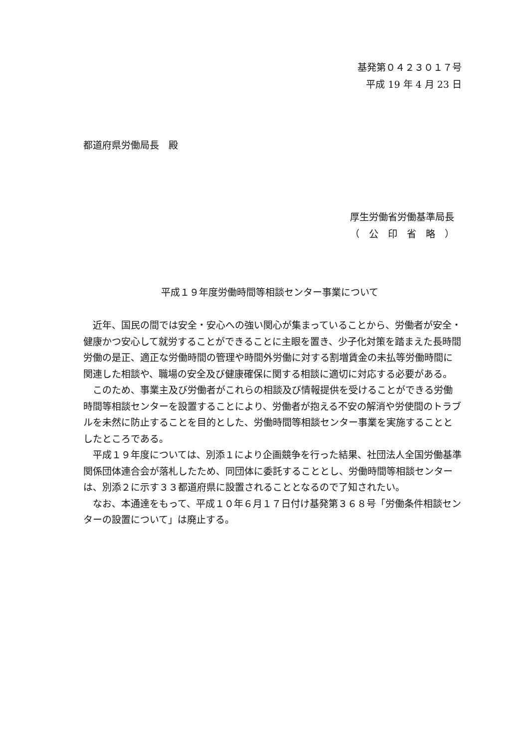基発第０４２３０１７号
平成 19 年 4 月 23 日
都道府県労働局長　殿
厚生労働省労働基準局長
（　公　印　省　略　）
平成１９年度労働時間等相談センター事業について
近年、国民の間では安全・安心への強い関心が集まっていることから、労働者が安全・健康かつ安心して就労することができることに主眼を置き、少子化対策を踏まえた長時間労働の是正、適正な労働時間の管理や時間外労働に対する割増賃金の未払等労働時間に関連した相談や、職場の安全及び健康確保に関する相談に適切に対応する必要がある。
このため、事業主及び労働者がこれらの相談及び情報提供を受けることができる労働時間等相談センターを設置することにより、労働者が抱える不安の解消や労使間のトラブルを未然に防止することを目的とした、労働時間等相談センター事業を実施することとしたところである。
平成１９年度については、別添１により企画競争を行った結果、社団法人全国労働基準関係団体連合会が落札したため、同団体に委託することとし、労働時間等相談センターは、別添２に示す３３都道府県に設置されることとなるので了知されたい。
なお、本通達をもって、平成１０年６月１７日付け基発第３６８号「労働条件相談センターの設置について」は廃止する。